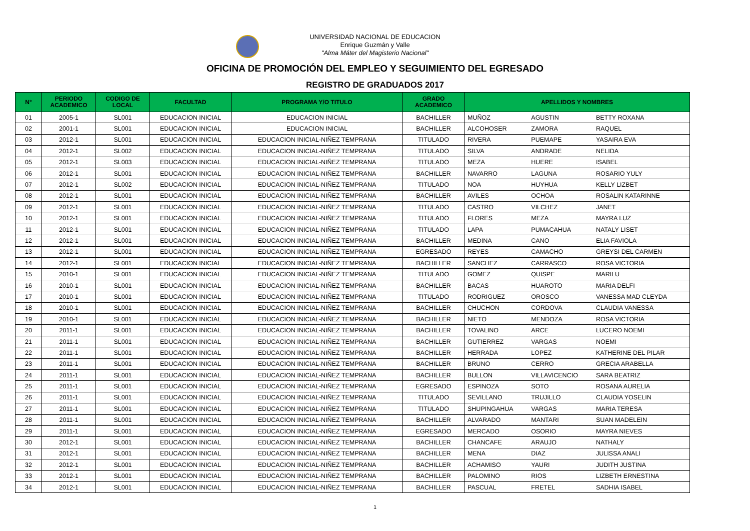UNIVERSIDAD NACIONAL DE EDUCACION
Enrique Guzmán y Valle
"Alma Máter del Magisterio Nacional"
OFICINA DE PROMOCIÓN DEL EMPLEO Y SEGUIMIENTO DEL EGRESADO
REGISTRO DE GRADUADOS 2017
| N° | PERIODO ACADEMICO | CODIGO DE LOCAL | FACULTAD | PROGRAMA Y/O TITULO | GRADO ACADEMICO | APELLIDOS Y NOMBRES | | |
| --- | --- | --- | --- | --- | --- | --- | --- | --- |
| 01 | 2005-1 | SL001 | EDUCACION INICIAL | EDUCACION INICIAL | BACHILLER | MUÑOZ | AGUSTIN | BETTY ROXANA |
| 02 | 2001-1 | SL001 | EDUCACION INICIAL | EDUCACION INICIAL | BACHILLER | ALCOHOSER | ZAMORA | RAQUEL |
| 03 | 2012-1 | SL001 | EDUCACION INICIAL | EDUCACION INICIAL-NIÑEZ TEMPRANA | TITULADO | RIVERA | PUEMAPE | YASAIRA EVA |
| 04 | 2012-1 | SL002 | EDUCACION INICIAL | EDUCACION INICIAL-NIÑEZ TEMPRANA | TITULADO | SILVA | ANDRADE | NELIDA |
| 05 | 2012-1 | SL003 | EDUCACION INICIAL | EDUCACION INICIAL-NIÑEZ TEMPRANA | TITULADO | MEZA | HUERE | ISABEL |
| 06 | 2012-1 | SL001 | EDUCACION INICIAL | EDUCACION INICIAL-NIÑEZ TEMPRANA | BACHILLER | NAVARRO | LAGUNA | ROSARIO YULY |
| 07 | 2012-1 | SL002 | EDUCACION INICIAL | EDUCACION INICIAL-NIÑEZ TEMPRANA | TITULADO | NOA | HUYHUA | KELLY LIZBET |
| 08 | 2012-1 | SL001 | EDUCACION INICIAL | EDUCACION INICIAL-NIÑEZ TEMPRANA | BACHILLER | AVILES | OCHOA | ROSALIN KATARINNE |
| 09 | 2012-1 | SL001 | EDUCACION INICIAL | EDUCACION INICIAL-NIÑEZ TEMPRANA | TITULADO | CASTRO | VILCHEZ | JANET |
| 10 | 2012-1 | SL001 | EDUCACION INICIAL | EDUCACION INICIAL-NIÑEZ TEMPRANA | TITULADO | FLORES | MEZA | MAYRA LUZ |
| 11 | 2012-1 | SL001 | EDUCACION INICIAL | EDUCACION INICIAL-NIÑEZ TEMPRANA | TITULADO | LAPA | PUMACAHUA | NATALY LISET |
| 12 | 2012-1 | SL001 | EDUCACION INICIAL | EDUCACION INICIAL-NIÑEZ TEMPRANA | BACHILLER | MEDINA | CANO | ELIA FAVIOLA |
| 13 | 2012-1 | SL001 | EDUCACION INICIAL | EDUCACION INICIAL-NIÑEZ TEMPRANA | EGRESADO | REYES | CAMACHO | GREYSI DEL CARMEN |
| 14 | 2012-1 | SL001 | EDUCACION INICIAL | EDUCACION INICIAL-NIÑEZ TEMPRANA | BACHILLER | SANCHEZ | CARRASCO | ROSA VICTORIA |
| 15 | 2010-1 | SL001 | EDUCACION INICIAL | EDUCACION INICIAL-NIÑEZ TEMPRANA | TITULADO | GOMEZ | QUISPE | MARILU |
| 16 | 2010-1 | SL001 | EDUCACION INICIAL | EDUCACION INICIAL-NIÑEZ TEMPRANA | BACHILLER | BACAS | HUAROTO | MARIA DELFI |
| 17 | 2010-1 | SL001 | EDUCACION INICIAL | EDUCACION INICIAL-NIÑEZ TEMPRANA | TITULADO | RODRIGUEZ | OROSCO | VANESSA MAD CLEYDA |
| 18 | 2010-1 | SL001 | EDUCACION INICIAL | EDUCACION INICIAL-NIÑEZ TEMPRANA | BACHILLER | CHUCHON | CORDOVA | CLAUDIA VANESSA |
| 19 | 2010-1 | SL001 | EDUCACION INICIAL | EDUCACION INICIAL-NIÑEZ TEMPRANA | BACHILLER | NIETO | MENDOZA | ROSA VICTORIA |
| 20 | 2011-1 | SL001 | EDUCACION INICIAL | EDUCACION INICIAL-NIÑEZ TEMPRANA | BACHILLER | TOVALINO | ARCE | LUCERO NOEMI |
| 21 | 2011-1 | SL001 | EDUCACION INICIAL | EDUCACION INICIAL-NIÑEZ TEMPRANA | BACHILLER | GUTIERREZ | VARGAS | NOEMI |
| 22 | 2011-1 | SL001 | EDUCACION INICIAL | EDUCACION INICIAL-NIÑEZ TEMPRANA | BACHILLER | HERRADA | LOPEZ | KATHERINE DEL PILAR |
| 23 | 2011-1 | SL001 | EDUCACION INICIAL | EDUCACION INICIAL-NIÑEZ TEMPRANA | BACHILLER | BRUNO | CERRO | GRECIA ARABELLA |
| 24 | 2011-1 | SL001 | EDUCACION INICIAL | EDUCACION INICIAL-NIÑEZ TEMPRANA | BACHILLER | BULLON | VILLAVICENCIO | SARA BEATRIZ |
| 25 | 2011-1 | SL001 | EDUCACION INICIAL | EDUCACION INICIAL-NIÑEZ TEMPRANA | EGRESADO | ESPINOZA | SOTO | ROSANA AURELIA |
| 26 | 2011-1 | SL001 | EDUCACION INICIAL | EDUCACION INICIAL-NIÑEZ TEMPRANA | TITULADO | SEVILLANO | TRUJILLO | CLAUDIA YOSELIN |
| 27 | 2011-1 | SL001 | EDUCACION INICIAL | EDUCACION INICIAL-NIÑEZ TEMPRANA | TITULADO | SHUPINGAHUA | VARGAS | MARIA TERESA |
| 28 | 2011-1 | SL001 | EDUCACION INICIAL | EDUCACION INICIAL-NIÑEZ TEMPRANA | BACHILLER | ALVARADO | MANTARI | SUAN MADELEIN |
| 29 | 2011-1 | SL001 | EDUCACION INICIAL | EDUCACION INICIAL-NIÑEZ TEMPRANA | EGRESADO | MERCADO | OSORIO | MAYRA NIEVES |
| 30 | 2012-1 | SL001 | EDUCACION INICIAL | EDUCACION INICIAL-NIÑEZ TEMPRANA | BACHILLER | CHANCAFE | ARAUJO | NATHALY |
| 31 | 2012-1 | SL001 | EDUCACION INICIAL | EDUCACION INICIAL-NIÑEZ TEMPRANA | BACHILLER | MENA | DIAZ | JULISSA ANALI |
| 32 | 2012-1 | SL001 | EDUCACION INICIAL | EDUCACION INICIAL-NIÑEZ TEMPRANA | BACHILLER | ACHAMISO | YAURI | JUDITH JUSTINA |
| 33 | 2012-1 | SL001 | EDUCACION INICIAL | EDUCACION INICIAL-NIÑEZ TEMPRANA | BACHILLER | PALOMINO | RIOS | LIZBETH ERNESTINA |
| 34 | 2012-1 | SL001 | EDUCACION INICIAL | EDUCACION INICIAL-NIÑEZ TEMPRANA | BACHILLER | PASCUAL | FRETEL | SADHIA ISABEL |
1